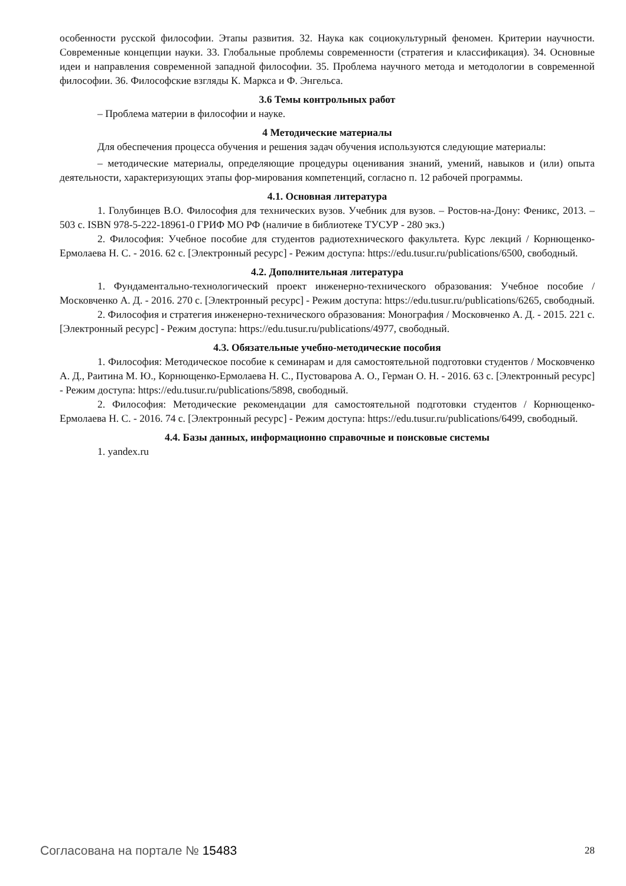особенности русской философии. Этапы развития. 32. Наука как социокультурный феномен. Критерии научности. Современные концепции науки. 33. Глобальные проблемы современности (стратегия и классификация). 34. Основные идеи и направления современной западной философии. 35. Проблема научного метода и методологии в современной философии. 36. Философские взгляды К. Маркса и Ф. Энгельса.
3.6 Темы контрольных работ
– Проблема материи в философии и науке.
4 Методические материалы
Для обеспечения процесса обучения и решения задач обучения используются следующие материалы:
– методические материалы, определяющие процедуры оценивания знаний, умений, навыков и (или) опыта деятельности, характеризующих этапы фор-мирования компетенций, согласно п. 12 рабочей программы.
4.1. Основная литература
1. Голубинцев В.О. Философия для технических вузов. Учебник для вузов. – Ростов-на-Дону: Феникс, 2013. – 503 с. ISBN 978-5-222-18961-0 ГРИФ МО РФ (наличие в библиотеке ТУСУР - 280 экз.)
2. Философия: Учебное пособие для студентов радиотехнического факультета. Курс лекций / Корнющенко-Ермолаева Н. С. - 2016. 62 с. [Электронный ресурс] - Режим доступа: https://edu.tusur.ru/publications/6500, свободный.
4.2. Дополнительная литература
1. Фундаментально-технологический проект инженерно-технического образования: Учебное пособие / Московченко А. Д. - 2016. 270 с. [Электронный ресурс] - Режим доступа: https://edu.tusur.ru/publications/6265, свободный.
2. Философия и стратегия инженерно-технического образования: Монография / Московченко А. Д. - 2015. 221 с. [Электронный ресурс] - Режим доступа: https://edu.tusur.ru/publications/4977, свободный.
4.3. Обязательные учебно-методические пособия
1. Философия: Методическое пособие к семинарам и для самостоятельной подготовки студентов / Московченко А. Д., Раитина М. Ю., Корнющенко-Ермолаева Н. С., Пустоварова А. О., Герман О. Н. - 2016. 63 с. [Электронный ресурс] - Режим доступа: https://edu.tusur.ru/publications/5898, свободный.
2. Философия: Методические рекомендации для самостоятельной подготовки студентов / Корнющенко-Ермолаева Н. С. - 2016. 74 с. [Электронный ресурс] - Режим доступа: https://edu.tusur.ru/publications/6499, свободный.
4.4. Базы данных, информационно справочные и поисковые системы
1. yandex.ru
Согласована на портале № 15483 28